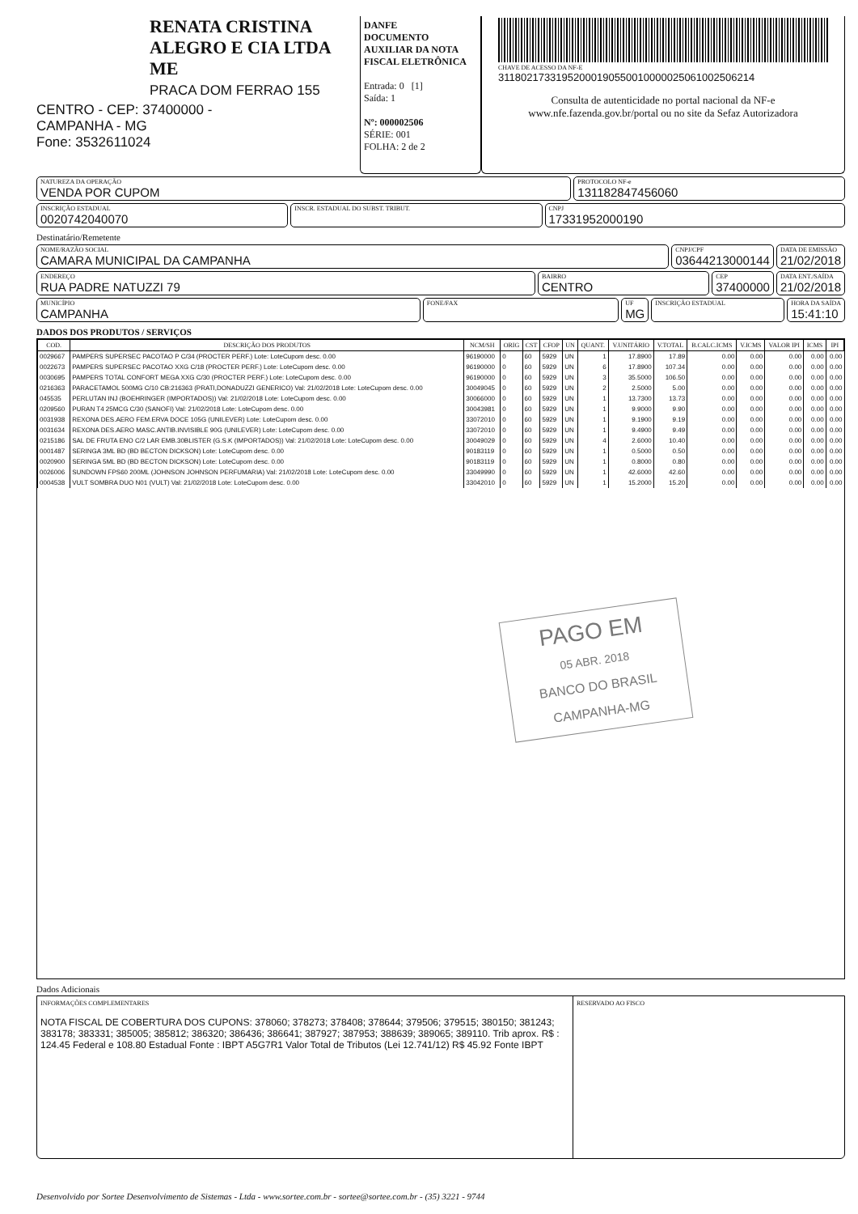RENATA CRISTINA ALEGRO E CIA LTDA ME
PRACA DOM FERRAO 155
CENTRO - CEP: 37400000 -
CAMPANHA - MG
Fone: 3532611024
DANFE
DOCUMENTO AUXILIAR DA NOTA FISCAL ELETRÔNICA
Entrada: 0 [1]
Saída: 1
Nº: 000002506
SÉRIE: 001
FOLHA: 2 de 2
CHAVE DE ACESSO DA NF-E
31180217331952000190550010000025061002506214
Consulta de autenticidade no portal nacional da NF-e
www.nfe.fazenda.gov.br/portal ou no site da Sefaz Autorizadora
NATUREZA DA OPERAÇÃO
VENDA POR CUPOM
PROTOCOLO NF-e
131182847456060
INSCRIÇÃO ESTADUAL
0020742040070
INSCR. ESTADUAL DO SUBST. TRIBUT.
CNPJ
17331952000190
Destinatário/Remetente
NOME/RAZÃO SOCIAL
CAMARA MUNICIPAL DA CAMPANHA
CNPJ/CPF
03644213000144
DATA DE EMISSÃO
21/02/2018
ENDEREÇO
RUA PADRE NATUZZI 79
BAIRRO
CENTRO
CEP
37400000
DATA ENT./SAÍDA
21/02/2018
MUNICÍPIO
CAMPANHA
FONE/FAX UF
MG
INSCRIÇÃO ESTADUAL HORA DA SAÍDA
15:41:10
DADOS DOS PRODUTOS / SERVIÇOS
| COD. | DESCRIÇÃO DOS PRODUTOS | NCM/SH | ORIG | CST | CFOP | UN | QUANT. | V.UNITÁRIO | V.TOTAL | B.CALC.ICMS | V.ICMS | VALOR IPI | ICMS | IPI |
| --- | --- | --- | --- | --- | --- | --- | --- | --- | --- | --- | --- | --- | --- | --- |
| 0029667 | PAMPERS SUPERSEC PACOTAO P C/34 (PROCTER PERF.) Lote: LoteCupom desc. 0.00 | 96190000 | 0 | 60 | 5929 | UN | 1 | 17.8900 | 17.89 | 0.00 | 0.00 | 0.00 | 0.00 | 0.00 |
| 0022673 | PAMPERS SUPERSEC PACOTAO XXG C/18 (PROCTER PERF.) Lote: LoteCupom desc. 0.00 | 96190000 | 0 | 60 | 5929 | UN | 6 | 17.8900 | 107.34 | 0.00 | 0.00 | 0.00 | 0.00 | 0.00 |
| 0030695 | PAMPERS TOTAL CONFORT MEGA XXG C/30 (PROCTER PERF.) Lote: LoteCupom desc. 0.00 | 96190000 | 0 | 60 | 5929 | UN | 3 | 35.5000 | 106.50 | 0.00 | 0.00 | 0.00 | 0.00 | 0.00 |
| 0216363 | PARACETAMOL 500MG C/10 CB:216363 (PRATI,DONADUZZI GENERICO) Val: 21/02/2018 Lote: LoteCupom desc. 0.00 | 30049045 | 0 | 60 | 5929 | UN | 2 | 2.5000 | 5.00 | 0.00 | 0.00 | 0.00 | 0.00 | 0.00 |
| 045535 | PERLUTAN INJ (BOEHRINGER (IMPORTADOS)) Val: 21/02/2018 Lote: LoteCupom desc. 0.00 | 30066000 | 0 | 60 | 5929 | UN | 1 | 13.7300 | 13.73 | 0.00 | 0.00 | 0.00 | 0.00 | 0.00 |
| 0209560 | PURAN T4 25MCG C/30 (SANOFI) Val: 21/02/2018 Lote: LoteCupom desc. 0.00 | 30043981 | 0 | 60 | 5929 | UN | 1 | 9.9000 | 9.90 | 0.00 | 0.00 | 0.00 | 0.00 | 0.00 |
| 0031938 | REXONA DES.AERO FEM.ERVA DOCE 105G (UNILEVER) Lote: LoteCupom desc. 0.00 | 33072010 | 0 | 60 | 5929 | UN | 1 | 9.1900 | 9.19 | 0.00 | 0.00 | 0.00 | 0.00 | 0.00 |
| 0031634 | REXONA DES.AERO MASC.ANTIB.INVISIBLE 90G (UNILEVER) Lote: LoteCupom desc. 0.00 | 33072010 | 0 | 60 | 5929 | UN | 1 | 9.4900 | 9.49 | 0.00 | 0.00 | 0.00 | 0.00 | 0.00 |
| 0215186 | SAL DE FRUTA ENO C/2 LAR EMB.30BLISTER (G.S.K (IMPORTADOS)) Val: 21/02/2018 Lote: LoteCupom desc. 0.00 | 30049029 | 0 | 60 | 5929 | UN | 4 | 2.6000 | 10.40 | 0.00 | 0.00 | 0.00 | 0.00 | 0.00 |
| 0001487 | SERINGA 3ML BD (BD BECTON DICKSON) Lote: LoteCupom desc. 0.00 | 90183119 | 0 | 60 | 5929 | UN | 1 | 0.5000 | 0.50 | 0.00 | 0.00 | 0.00 | 0.00 | 0.00 |
| 0020900 | SERINGA 5ML BD (BD BECTON DICKSON) Lote: LoteCupom desc. 0.00 | 90183119 | 0 | 60 | 5929 | UN | 1 | 0.8000 | 0.80 | 0.00 | 0.00 | 0.00 | 0.00 | 0.00 |
| 0026006 | SUNDOWN FPS60 200ML (JOHNSON JOHNSON PERFUMARIA) Val: 21/02/2018 Lote: LoteCupom desc. 0.00 | 33049990 | 0 | 60 | 5929 | UN | 1 | 42.6000 | 42.60 | 0.00 | 0.00 | 0.00 | 0.00 | 0.00 |
| 0004538 | VULT SOMBRA DUO N01 (VULT) Val: 21/02/2018 Lote: LoteCupom desc. 0.00 | 33042010 | 0 | 60 | 5929 | UN | 1 | 15.2000 | 15.20 | 0.00 | 0.00 | 0.00 | 0.00 | 0.00 |
PAGO EM
05 ABR. 2018
BANCO DO BRASIL
CAMPANHA-MG
Dados Adicionais
INFORMAÇÕES COMPLEMENTARES
NOTA FISCAL DE COBERTURA DOS CUPONS: 378060; 378273; 378408; 378644; 379506; 379515; 380150; 381243; 383178; 383331; 385005; 385812; 386320; 386436; 386641; 387927; 387953; 388639; 389065; 389110. Trib aprox. R$ : 124.45 Federal e 108.80 Estadual Fonte : IBPT A5G7R1 Valor Total de Tributos (Lei 12.741/12) R$ 45.92 Fonte IBPT
RESERVADO AO FISCO
Desenvolvido por Sortee Desenvolvimento de Sistemas - Ltda - www.sortee.com.br - sortee@sortee.com.br - (35) 3221 - 9744